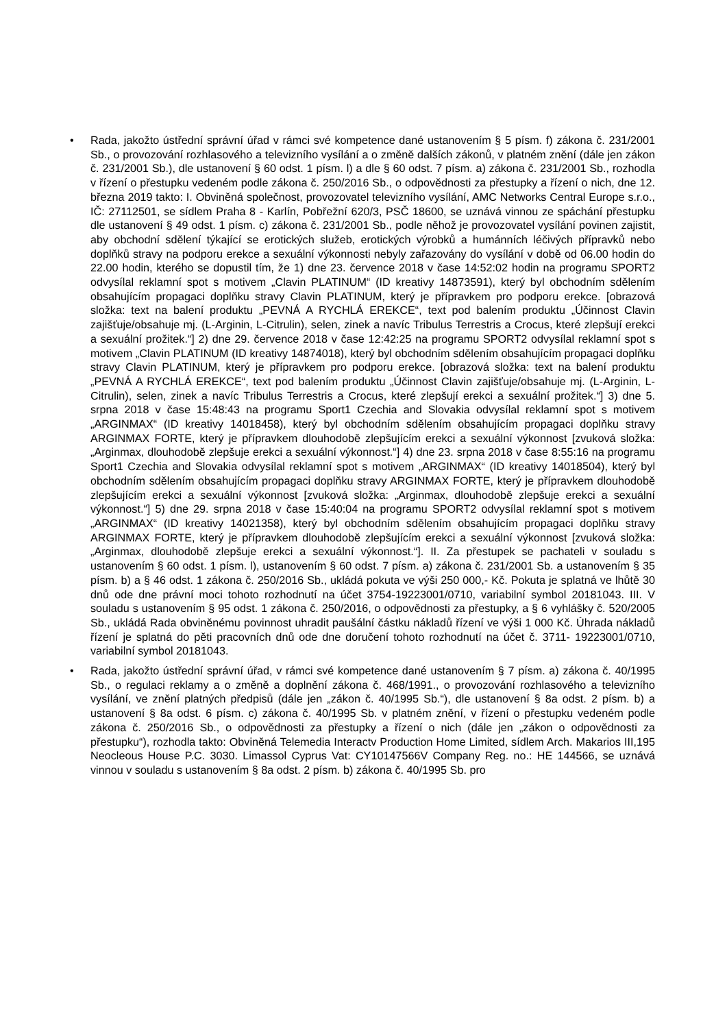• Rada, jakožto ústřední správní úřad v rámci své kompetence dané ustanovením § 5 písm. f) zákona č. 231/2001 Sb., o provozování rozhlasového a televizního vysílání a o změně dalších zákonů, v platném znění (dále jen zákon č. 231/2001 Sb.), dle ustanovení § 60 odst. 1 písm. l) a dle § 60 odst. 7 písm. a) zákona č. 231/2001 Sb., rozhodla v řízení o přestupku vedeném podle zákona č. 250/2016 Sb., o odpovědnosti za přestupky a řízení o nich, dne 12. března 2019 takto: I. Obviněná společnost, provozovatel televizního vysílání, AMC Networks Central Europe s.r.o., IČ: 27112501, se sídlem Praha 8 - Karlín, Pobřežní 620/3, PSČ 18600, se uznává vinnou ze spáchání přestupku dle ustanovení § 49 odst. 1 písm. c) zákona č. 231/2001 Sb., podle něhož je provozovatel vysílání povinen zajistit, aby obchodní sdělení týkající se erotických služeb, erotických výrobků a humánních léčivých přípravků nebo doplňků stravy na podporu erekce a sexuální výkonnosti nebyly zařazovány do vysílání v době od 06.00 hodin do 22.00 hodin, kterého se dopustil tím, že 1) dne 23. července 2018 v čase 14:52:02 hodin na programu SPORT2 odvysílal reklamní spot s motivem „Clavin PLATINUM“ (ID kreativy 14873591), který byl obchodním sdělením obsahujícím propagaci doplňku stravy Clavin PLATINUM, který je přípravkem pro podporu erekce. [obrazová složka: text na balení produktu „PEVNÁ A RYCHLÁ EREKCE“, text pod balením produktu „Účinnost Clavin zajišťuje/obsahuje mj. (L-Arginin, L-Citrulin), selen, zinek a navíc Tribulus Terrestris a Crocus, které zlepšují erekci a sexuální prožitek.“] 2) dne 29. července 2018 v čase 12:42:25 na programu SPORT2 odvysílal reklamní spot s motivem „Clavin PLATINUM (ID kreativy 14874018), který byl obchodním sdělením obsahujícím propagaci doplňku stravy Clavin PLATINUM, který je přípravkem pro podporu erekce. [obrazová složka: text na balení produktu „PEVNÁ A RYCHLÁ EREKCE“, text pod balením produktu „Účinnost Clavin zajišťuje/obsahuje mj. (L-Arginin, L-Citrulin), selen, zinek a navíc Tribulus Terrestris a Crocus, které zlepšují erekci a sexuální prožitek.“] 3) dne 5. srpna 2018 v čase 15:48:43 na programu Sport1 Czechia and Slovakia odvysílal reklamní spot s motivem „ARGINMAX“ (ID kreativy 14018458), který byl obchodním sdělením obsahujícím propagaci doplňku stravy ARGINMAX FORTE, který je přípravkem dlouhodobě zlepšujícím erekci a sexuální výkonnost [zvuková složka: „Arginmax, dlouhodobě zlepšuje erekci a sexuální výkonnost.“] 4) dne 23. srpna 2018 v čase 8:55:16 na programu Sport1 Czechia and Slovakia odvysílal reklamní spot s motivem „ARGINMAX“ (ID kreativy 14018504), který byl obchodním sdělením obsahujícím propagaci doplňku stravy ARGINMAX FORTE, který je přípravkem dlouhodobě zlepšujícím erekci a sexuální výkonnost [zvuková složka: „Arginmax, dlouhodobě zlepšuje erekci a sexuální výkonnost.“] 5) dne 29. srpna 2018 v čase 15:40:04 na programu SPORT2 odvysílal reklamní spot s motivem „ARGINMAX“ (ID kreativy 14021358), který byl obchodním sdělením obsahujícím propagaci doplňku stravy ARGINMAX FORTE, který je přípravkem dlouhodobě zlepšujícím erekci a sexuální výkonnost [zvuková složka: „Arginmax, dlouhodobě zlepšuje erekci a sexuální výkonnost.“]. II. Za přestupek se pachateli v souladu s ustanovením § 60 odst. 1 písm. l), ustanovením § 60 odst. 7 písm. a) zákona č. 231/2001 Sb. a ustanovením § 35 písm. b) a § 46 odst. 1 zákona č. 250/2016 Sb., ukládá pokuta ve výši 250 000,- Kč. Pokuta je splatná ve lhůtě 30 dnů ode dne právní moci tohoto rozhodnutí na účet 3754-19223001/0710, variabilní symbol 20181043. III. V souladu s ustanovením § 95 odst. 1 zákona č. 250/2016, o odpovědnosti za přestupky, a § 6 vyhlášky č. 520/2005 Sb., ukládá Rada obviněnému povinnost uhradit paušální částku nákladů řízení ve výši 1 000 Kč. Úhrada nákladů řízení je splatná do pěti pracovních dnů ode dne doručení tohoto rozhodnutí na účet č. 3711- 19223001/0710, variabilní symbol 20181043.
• Rada, jakožto ústřední správní úřad, v rámci své kompetence dané ustanovením § 7 písm. a) zákona č. 40/1995 Sb., o regulaci reklamy a o změně a doplnění zákona č. 468/1991., o provozování rozhlasového a televizního vysílání, ve znění platných předpisů (dále jen „zákon č. 40/1995 Sb.“), dle ustanovení § 8a odst. 2 písm. b) a ustanovení § 8a odst. 6 písm. c) zákona č. 40/1995 Sb. v platném znění, v řízení o přestupku vedeném podle zákona č. 250/2016 Sb., o odpovědnosti za přestupky a řízení o nich (dále jen „zákon o odpovědnosti za přestupku“), rozhodla takto: Obviněná Telemedia Interactv Production Home Limited, sídlem Arch. Makarios III,195 Neocleous House P.C. 3030. Limassol Cyprus Vat: CY10147566V Company Reg. no.: HE 144566, se uznává vinnou v souladu s ustanovením § 8a odst. 2 písm. b) zákona č. 40/1995 Sb. pro